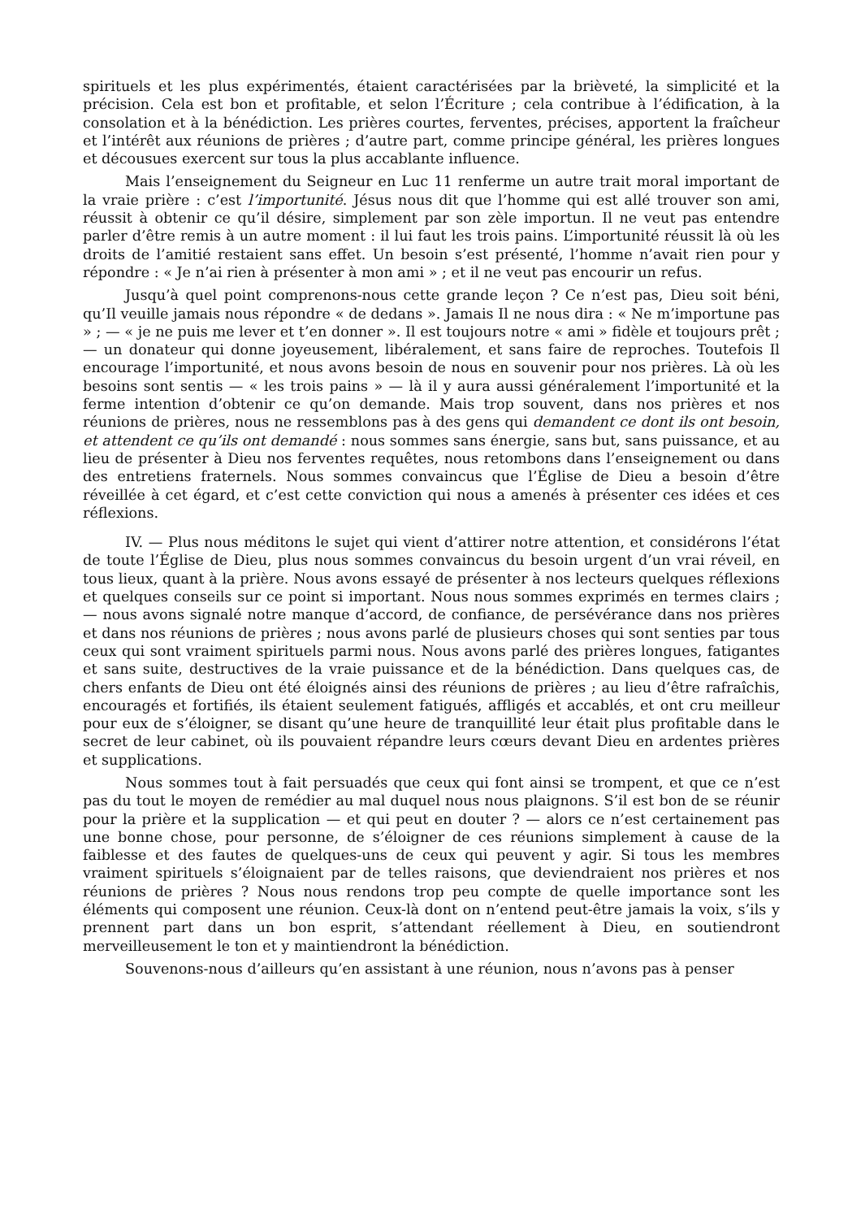spirituels et les plus expérimentés, étaient caractérisées par la brièveté, la simplicité et la précision. Cela est bon et profitable, et selon l’Écriture ; cela contribue à l’édification, à la consolation et à la bénédiction. Les prières courtes, ferventes, précises, apportent la fraîcheur et l’intérêt aux réunions de prières ; d’autre part, comme principe général, les prières longues et décousues exercent sur tous la plus accablante influence.
Mais l’enseignement du Seigneur en Luc 11 renferme un autre trait moral important de la vraie prière : c’est l’importunité. Jésus nous dit que l’homme qui est allé trouver son ami, réussit à obtenir ce qu’il désire, simplement par son zèle importun. Il ne veut pas entendre parler d’être remis à un autre moment : il lui faut les trois pains. L’importunité réussit là où les droits de l’amitié restaient sans effet. Un besoin s’est présenté, l’homme n’avait rien pour y répondre : « Je n’ai rien à présenter à mon ami » ; et il ne veut pas encourir un refus.
Jusqu’à quel point comprenons-nous cette grande leçon ? Ce n’est pas, Dieu soit béni, qu’Il veuille jamais nous répondre « de dedans ». Jamais Il ne nous dira : « Ne m’importune pas » ; — « je ne puis me lever et t’en donner ». Il est toujours notre « ami » fidèle et toujours prêt ; — un donateur qui donne joyeusement, libéralement, et sans faire de reproches. Toutefois Il encourage l’importunité, et nous avons besoin de nous en souvenir pour nos prières. Là où les besoins sont sentis — « les trois pains » — là il y aura aussi généralement l’importunité et la ferme intention d’obtenir ce qu’on demande. Mais trop souvent, dans nos prières et nos réunions de prières, nous ne ressemblons pas à des gens qui demandent ce dont ils ont besoin, et attendent ce qu’ils ont demandé : nous sommes sans énergie, sans but, sans puissance, et au lieu de présenter à Dieu nos ferventes requêtes, nous retombons dans l’enseignement ou dans des entretiens fraternels. Nous sommes convaincus que l’Église de Dieu a besoin d’être réveillée à cet égard, et c’est cette conviction qui nous a amenés à présenter ces idées et ces réflexions.
IV. — Plus nous méditons le sujet qui vient d’attirer notre attention, et considérons l’état de toute l’Église de Dieu, plus nous sommes convaincus du besoin urgent d’un vrai réveil, en tous lieux, quant à la prière. Nous avons essayé de présenter à nos lecteurs quelques réflexions et quelques conseils sur ce point si important. Nous nous sommes exprimés en termes clairs ; — nous avons signalé notre manque d’accord, de confiance, de persévérance dans nos prières et dans nos réunions de prières ; nous avons parlé de plusieurs choses qui sont senties par tous ceux qui sont vraiment spirituels parmi nous. Nous avons parlé des prières longues, fatigantes et sans suite, destructives de la vraie puissance et de la bénédiction. Dans quelques cas, de chers enfants de Dieu ont été éloignés ainsi des réunions de prières ; au lieu d’être rafraîchis, encouragés et fortifiés, ils étaient seulement fatigués, affligés et accablés, et ont cru meilleur pour eux de s’éloigner, se disant qu’une heure de tranquillité leur était plus profitable dans le secret de leur cabinet, où ils pouvaient répandre leurs cœurs devant Dieu en ardentes prières et supplications.
Nous sommes tout à fait persuadés que ceux qui font ainsi se trompent, et que ce n’est pas du tout le moyen de remédier au mal duquel nous nous plaignons. S’il est bon de se réunir pour la prière et la supplication — et qui peut en douter ? — alors ce n’est certainement pas une bonne chose, pour personne, de s’éloigner de ces réunions simplement à cause de la faiblesse et des fautes de quelques-uns de ceux qui peuvent y agir. Si tous les membres vraiment spirituels s’éloignaient par de telles raisons, que deviendraient nos prières et nos réunions de prières ? Nous nous rendons trop peu compte de quelle importance sont les éléments qui composent une réunion. Ceux-là dont on n’entend peut-être jamais la voix, s’ils y prennent part dans un bon esprit, s’attendant réellement à Dieu, en soutiendront merveilleusement le ton et y maintiendront la bénédiction.
Souvenons-nous d’ailleurs qu’en assistant à une réunion, nous n’avons pas à penser